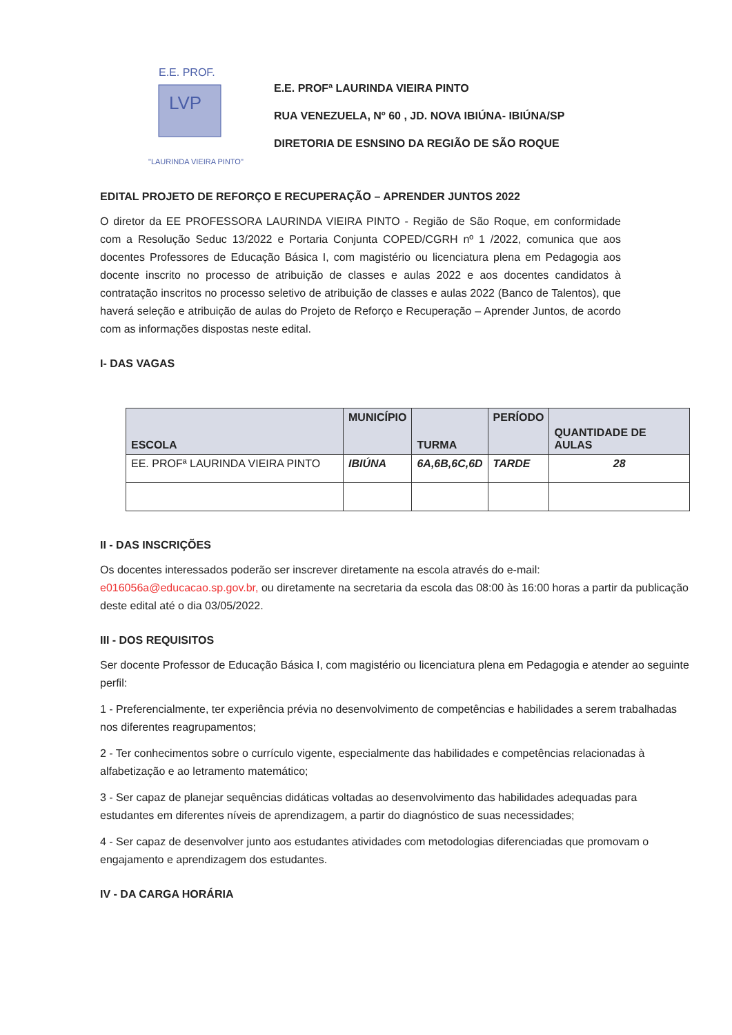E.E. PROF.
LVP
"LAURINDA VIEIRA PINTO"
E.E. PROFª LAURINDA VIEIRA PINTO
RUA VENEZUELA, Nº 60 , JD. NOVA IBIÚNA- IBIÚNA/SP
DIRETORIA DE ESNSINO DA REGIÃO DE SÃO ROQUE
EDITAL PROJETO DE REFORÇO E RECUPERAÇÃO – APRENDER JUNTOS 2022
O diretor da EE PROFESSORA LAURINDA VIEIRA PINTO - Região de São Roque, em conformidade com a Resolução Seduc 13/2022 e Portaria Conjunta COPED/CGRH nº 1 /2022, comunica que aos docentes Professores de Educação Básica I, com magistério ou licenciatura plena em Pedagogia aos docente inscrito no processo de atribuição de classes e aulas 2022 e aos docentes candidatos à contratação inscritos no processo seletivo de atribuição de classes e aulas 2022 (Banco de Talentos), que haverá seleção e atribuição de aulas do Projeto de Reforço e Recuperação – Aprender Juntos, de acordo com as informações dispostas neste edital.
I- DAS VAGAS
| ESCOLA | MUNICÍPIO | TURMA | PERÍODO | QUANTIDADE DE AULAS |
| --- | --- | --- | --- | --- |
| EE. PROFª LAURINDA VIEIRA PINTO | IBIÚNA | 6A,6B,6C,6D | TARDE | 28 |
II - DAS INSCRIÇÕES
Os docentes interessados poderão ser inscrever diretamente na escola através do e-mail: e016056a@educacao.sp.gov.br, ou diretamente na secretaria da escola das 08:00 às 16:00 horas a partir da publicação deste edital até o dia 03/05/2022.
III - DOS REQUISITOS
Ser docente Professor de Educação Básica I, com magistério ou licenciatura plena em Pedagogia e atender ao seguinte perfil:
1 - Preferencialmente, ter experiência prévia no desenvolvimento de competências e habilidades a serem trabalhadas nos diferentes reagrupamentos;
2 - Ter conhecimentos sobre o currículo vigente, especialmente das habilidades e competências relacionadas à alfabetização e ao letramento matemático;
3 - Ser capaz de planejar sequências didáticas voltadas ao desenvolvimento das habilidades adequadas para estudantes em diferentes níveis de aprendizagem, a partir do diagnóstico de suas necessidades;
4 - Ser capaz de desenvolver junto aos estudantes atividades com metodologias diferenciadas que promovam o engajamento e aprendizagem dos estudantes.
IV - DA CARGA HORÁRIA